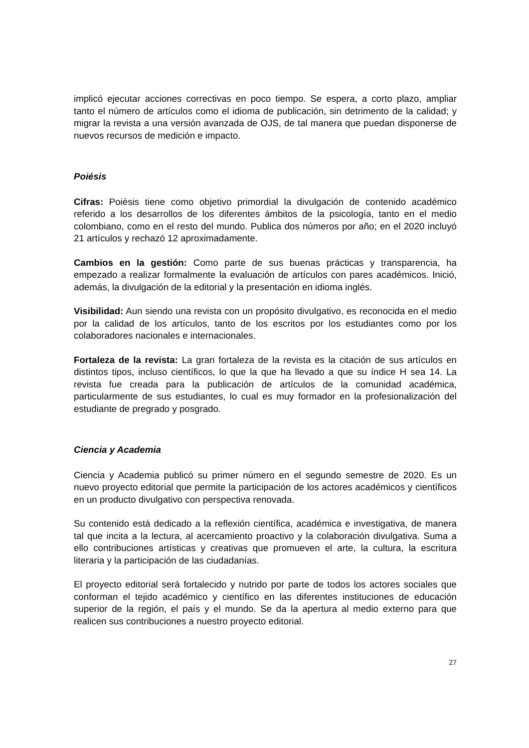implicó ejecutar acciones correctivas en poco tiempo. Se espera, a corto plazo, ampliar tanto el número de artículos como el idioma de publicación, sin detrimento de la calidad; y migrar la revista a una versión avanzada de OJS, de tal manera que puedan disponerse de nuevos recursos de medición e impacto.
Poiésis
Cifras: Poiésis tiene como objetivo primordial la divulgación de contenido académico referido a los desarrollos de los diferentes ámbitos de la psicología, tanto en el medio colombiano, como en el resto del mundo. Publica dos números por año; en el 2020 incluyó 21 artículos y rechazó 12 aproximadamente.
Cambios en la gestión: Como parte de sus buenas prácticas y transparencia, ha empezado a realizar formalmente la evaluación de artículos con pares académicos. Inició, además, la divulgación de la editorial y la presentación en idioma inglés.
Visibilidad: Aun siendo una revista con un propósito divulgativo, es reconocida en el medio por la calidad de los artículos, tanto de los escritos por los estudiantes como por los colaboradores nacionales e internacionales.
Fortaleza de la revista: La gran fortaleza de la revista es la citación de sus artículos en distintos tipos, incluso científicos, lo que la que ha llevado a que su índice H sea 14. La revista fue creada para la publicación de artículos de la comunidad académica, particularmente de sus estudiantes, lo cual es muy formador en la profesionalización del estudiante de pregrado y posgrado.
Ciencia y Academia
Ciencia y Academia publicó su primer número en el segundo semestre de 2020. Es un nuevo proyecto editorial que permite la participación de los actores académicos y científicos en un producto divulgativo con perspectiva renovada.
Su contenido está dedicado a la reflexión científica, académica e investigativa, de manera tal que incita a la lectura, al acercamiento proactivo y la colaboración divulgativa. Suma a ello contribuciones artísticas y creativas que promueven el arte, la cultura, la escritura literaria y la participación de las ciudadanías.
El proyecto editorial será fortalecido y nutrido por parte de todos los actores sociales que conforman el tejido académico y científico en las diferentes instituciones de educación superior de la región, el país y el mundo. Se da la apertura al medio externo para que realicen sus contribuciones a nuestro proyecto editorial.
27